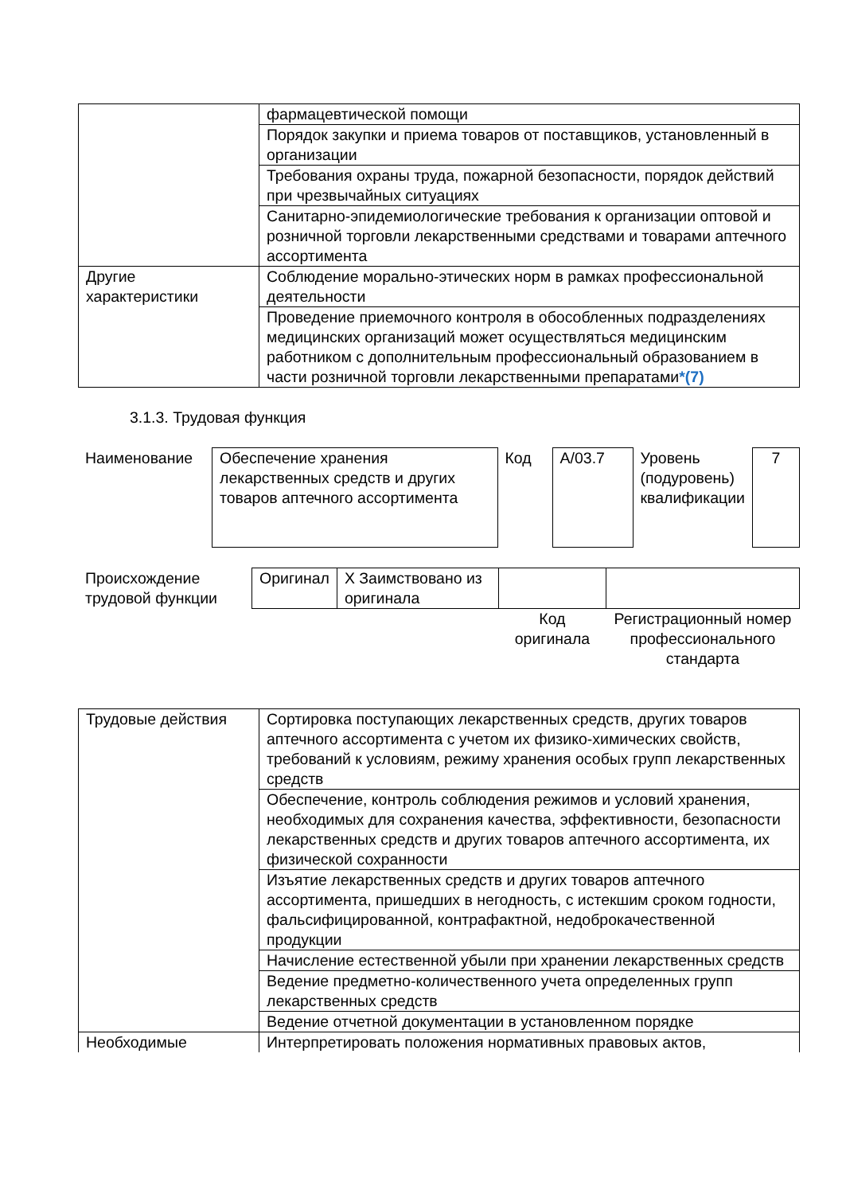| | фармацевтической помощи |
| | Порядок закупки и приема товаров от поставщиков, установленный в организации |
| | Требования охраны труда, пожарной безопасности, порядок действий при чрезвычайных ситуациях |
| | Санитарно-эпидемиологические требования к организации оптовой и розничной торговли лекарственными средствами и товарами аптечного ассортимента |
| Другие характеристики | Соблюдение морально-этических норм в рамках профессиональной деятельности |
| | Проведение приемочного контроля в обособленных подразделениях медицинских организаций может осуществляться медицинским работником с дополнительным профессиональный образованием в части розничной торговли лекарственными препаратами *(7) |
3.1.3. Трудовая функция
| Наименование | Обеспечение хранения лекарственных средств и других товаров аптечного ассортимента | Код | A/03.7 | Уровень (подуровень) квалификации | 7 |
| Происхождение трудовой функции | Оригинал | X Заимствовано из оригинала | | |
| | | | Код оригинала | Регистрационный номер профессионального стандарта |
| Трудовые действия | Сортировка поступающих лекарственных средств, других товаров аптечного ассортимента с учетом их физико-химических свойств, требований к условиям, режиму хранения особых групп лекарственных средств |
| | Обеспечение, контроль соблюдения режимов и условий хранения, необходимых для сохранения качества, эффективности, безопасности лекарственных средств и других товаров аптечного ассортимента, их физической сохранности |
| | Изъятие лекарственных средств и других товаров аптечного ассортимента, пришедших в негодность, с истекшим сроком годности, фальсифицированной, контрафактной, недоброкачественной продукции |
| | Начисление естественной убыли при хранении лекарственных средств |
| | Ведение предметно-количественного учета определенных групп лекарственных средств |
| | Ведение отчетной документации в установленном порядке |
| Необходимые | Интерпретировать положения нормативных правовых актов, |